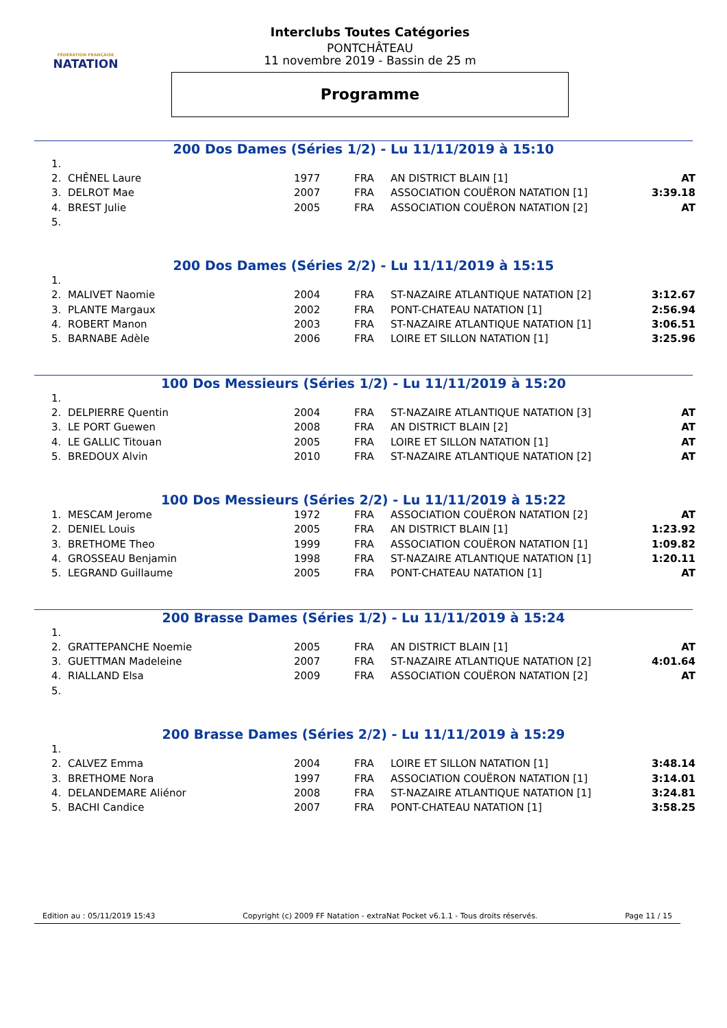FÉDÉRATION FRANÇAISE
NATATION
Interclubs Toutes Catégories
PONTCHÂTEAU
11 novembre 2019 - Bassin de 25 m
Programme
200 Dos Dames (Séries 1/2) - Lu 11/11/2019 à 15:10
| 1. | | | | | |
| 2. | CHÊNEL Laure | 1977 | FRA | AN DISTRICT BLAIN [1] | AT |
| 3. | DELROT Mae | 2007 | FRA | ASSOCIATION COUËRON NATATION [1] | 3:39.18 |
| 4. | BREST Julie | 2005 | FRA | ASSOCIATION COUËRON NATATION [2] | AT |
| 5. | | | | | |
200 Dos Dames (Séries 2/2) - Lu 11/11/2019 à 15:15
| 1. | | | | | |
| 2. | MALIVET Naomie | 2004 | FRA | ST-NAZAIRE ATLANTIQUE NATATION [2] | 3:12.67 |
| 3. | PLANTE Margaux | 2002 | FRA | PONT-CHATEAU NATATION [1] | 2:56.94 |
| 4. | ROBERT Manon | 2003 | FRA | ST-NAZAIRE ATLANTIQUE NATATION [1] | 3:06.51 |
| 5. | BARNABE Adèle | 2006 | FRA | LOIRE ET SILLON NATATION [1] | 3:25.96 |
100 Dos Messieurs (Séries 1/2) - Lu 11/11/2019 à 15:20
| 1. | | | | | |
| 2. | DELPIERRE Quentin | 2004 | FRA | ST-NAZAIRE ATLANTIQUE NATATION [3] | AT |
| 3. | LE PORT Guewen | 2008 | FRA | AN DISTRICT BLAIN [2] | AT |
| 4. | LE GALLIC Titouan | 2005 | FRA | LOIRE ET SILLON NATATION [1] | AT |
| 5. | BREDOUX Alvin | 2010 | FRA | ST-NAZAIRE ATLANTIQUE NATATION [2] | AT |
100 Dos Messieurs (Séries 2/2) - Lu 11/11/2019 à 15:22
| 1. | MESCAM Jerome | 1972 | FRA | ASSOCIATION COUËRON NATATION [2] | AT |
| 2. | DENIEL Louis | 2005 | FRA | AN DISTRICT BLAIN [1] | 1:23.92 |
| 3. | BRETHOME Theo | 1999 | FRA | ASSOCIATION COUËRON NATATION [1] | 1:09.82 |
| 4. | GROSSEAU Benjamin | 1998 | FRA | ST-NAZAIRE ATLANTIQUE NATATION [1] | 1:20.11 |
| 5. | LEGRAND Guillaume | 2005 | FRA | PONT-CHATEAU NATATION [1] | AT |
200 Brasse Dames (Séries 1/2) - Lu 11/11/2019 à 15:24
| 1. | | | | | |
| 2. | GRATTEPANCHE Noemie | 2005 | FRA | AN DISTRICT BLAIN [1] | AT |
| 3. | GUETTMAN Madeleine | 2007 | FRA | ST-NAZAIRE ATLANTIQUE NATATION [2] | 4:01.64 |
| 4. | RIALLAND Elsa | 2009 | FRA | ASSOCIATION COUËRON NATATION [2] | AT |
| 5. | | | | | |
200 Brasse Dames (Séries 2/2) - Lu 11/11/2019 à 15:29
| 1. | | | | | |
| 2. | CALVEZ Emma | 2004 | FRA | LOIRE ET SILLON NATATION [1] | 3:48.14 |
| 3. | BRETHOME Nora | 1997 | FRA | ASSOCIATION COUËRON NATATION [1] | 3:14.01 |
| 4. | DELANDEMARE Aliénor | 2008 | FRA | ST-NAZAIRE ATLANTIQUE NATATION [1] | 3:24.81 |
| 5. | BACHI Candice | 2007 | FRA | PONT-CHATEAU NATATION [1] | 3:58.25 |
Edition au : 05/11/2019 15:43 Copyright (c) 2009 FF Natation - extraNat Pocket v6.1.1 - Tous droits réservés. Page 11 / 15